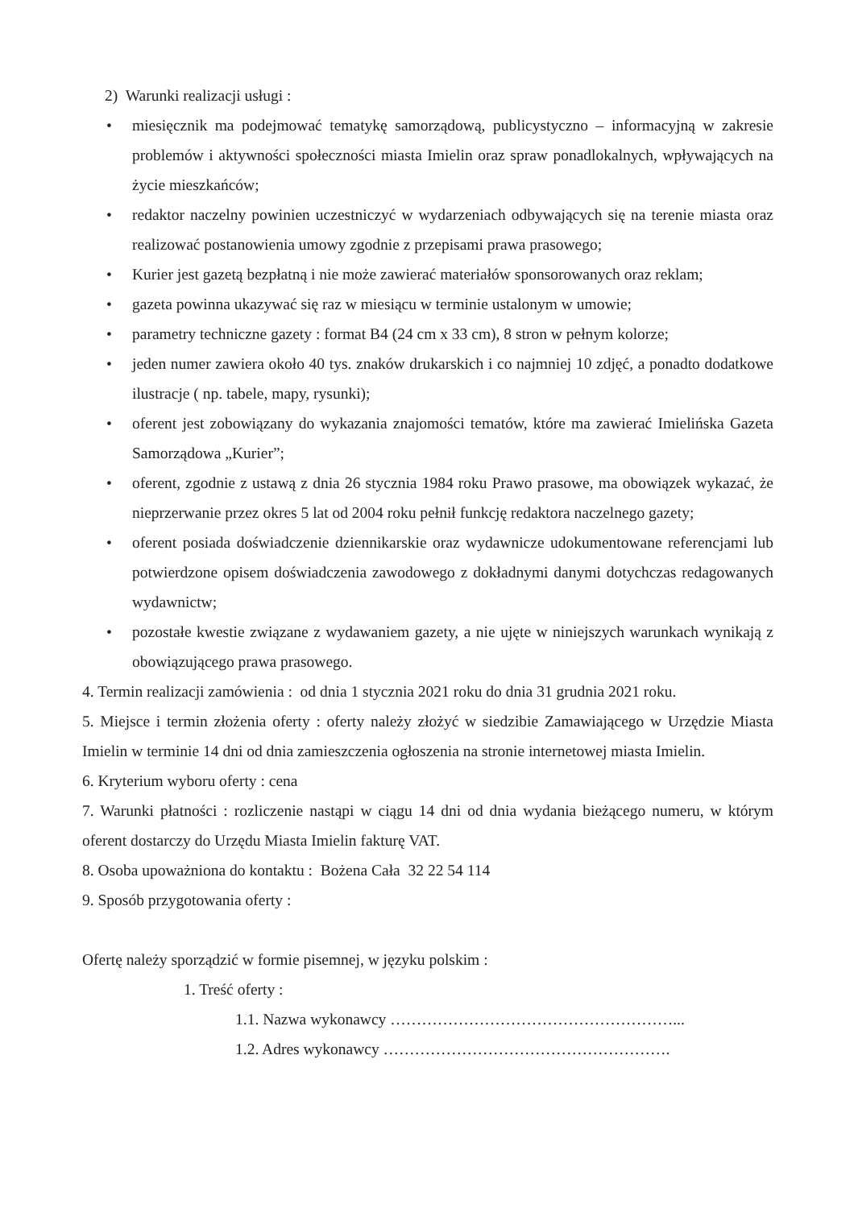2) Warunki realizacji usługi :
• miesięcznik ma podejmować tematykę samorządową, publicystyczno – informacyjną w zakresie problemów i aktywności społeczności miasta Imielin oraz spraw ponadlokalnych, wpływających na życie mieszkańców;
• redaktor naczelny powinien uczestniczyć w wydarzeniach odbywających się na terenie miasta oraz realizować postanowienia umowy zgodnie z przepisami prawa prasowego;
• Kurier jest gazetą bezpłatną i nie może zawierać materiałów sponsorowanych oraz reklam;
• gazeta powinna ukazywać się raz w miesiącu w terminie ustalonym w umowie;
• parametry techniczne gazety : format B4 (24 cm x 33 cm), 8 stron w pełnym kolorze;
• jeden numer zawiera około 40 tys. znaków drukarskich i co najmniej 10 zdjęć, a ponadto dodatkowe ilustracje ( np. tabele, mapy, rysunki);
• oferent jest zobowiązany do wykazania znajomości tematów, które ma zawierać Imielińska Gazeta Samorządowa „Kurier”;
• oferent, zgodnie z ustawą z dnia 26 stycznia 1984 roku Prawo prasowe, ma obowiązek wykazać, że nieprzerwanie przez okres 5 lat od 2004 roku pełnił funkcję redaktora naczelnego gazety;
• oferent posiada doświadczenie dziennikarskie oraz wydawnicze udokumentowane referencjami lub potwierdzone opisem doświadczenia zawodowego z dokładnymi danymi dotychczas redagowanych wydawnictw;
• pozostałe kwestie związane z wydawaniem gazety, a nie ujęte w niniejszych warunkach wynikają z obowiązującego prawa prasowego.
4. Termin realizacji zamówienia : od dnia 1 stycznia 2021 roku do dnia 31 grudnia 2021 roku.
5. Miejsce i termin złożenia oferty : oferty należy złożyć w siedzibie Zamawiającego w Urzędzie Miasta Imielin w terminie 14 dni od dnia zamieszczenia ogłoszenia na stronie internetowej miasta Imielin.
6. Kryterium wyboru oferty : cena
7. Warunki płatności : rozliczenie nastąpi w ciągu 14 dni od dnia wydania bieżącego numeru, w którym oferent dostarczy do Urzędu Miasta Imielin fakturę VAT.
8. Osoba upoważniona do kontaktu : Bożena Cała 32 22 54 114
9. Sposób przygotowania oferty :
Ofertę należy sporządzić w formie pisemnej, w języku polskim :
1. Treść oferty :
1.1. Nazwa wykonawcy ………………………………………………...
1.2. Adres wykonawcy ……………………………………………….